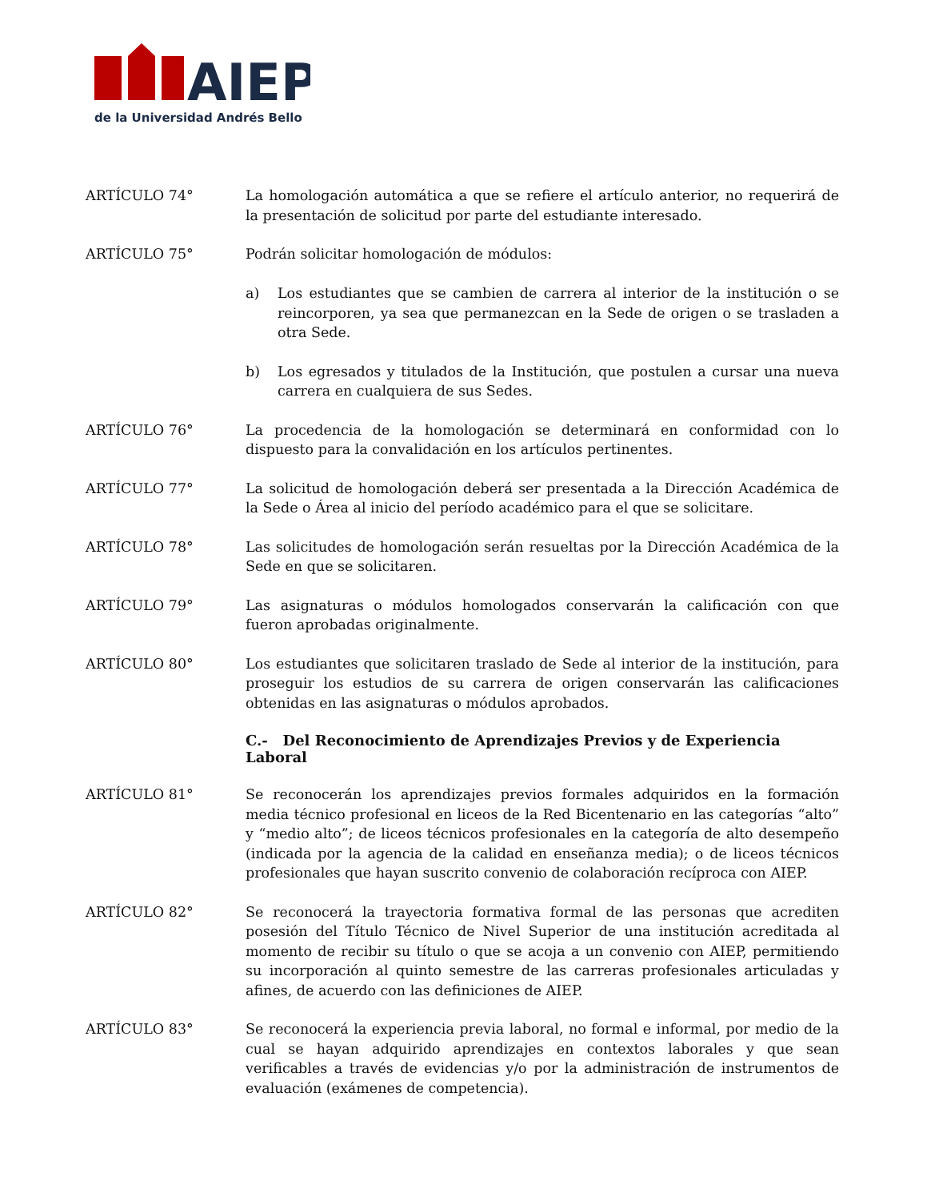AIEP
de la Universidad Andrés Bello
ARTÍCULO 74° La homologación automática a que se refiere el artículo anterior, no requerirá de la presentación de solicitud por parte del estudiante interesado.
ARTÍCULO 75° Podrán solicitar homologación de módulos:
a) Los estudiantes que se cambien de carrera al interior de la institución o se reincorporen, ya sea que permanezcan en la Sede de origen o se trasladen a otra Sede.
b) Los egresados y titulados de la Institución, que postulen a cursar una nueva carrera en cualquiera de sus Sedes.
ARTÍCULO 76° La procedencia de la homologación se determinará en conformidad con lo dispuesto para la convalidación en los artículos pertinentes.
ARTÍCULO 77° La solicitud de homologación deberá ser presentada a la Dirección Académica de la Sede o Área al inicio del período académico para el que se solicitare.
ARTÍCULO 78° Las solicitudes de homologación serán resueltas por la Dirección Académica de la Sede en que se solicitaren.
ARTÍCULO 79° Las asignaturas o módulos homologados conservarán la calificación con que fueron aprobadas originalmente.
ARTÍCULO 80° Los estudiantes que solicitaren traslado de Sede al interior de la institución, para proseguir los estudios de su carrera de origen conservarán las calificaciones obtenidas en las asignaturas o módulos aprobados.
C.- Del Reconocimiento de Aprendizajes Previos y de Experiencia Laboral
ARTÍCULO 81° Se reconocerán los aprendizajes previos formales adquiridos en la formación media técnico profesional en liceos de la Red Bicentenario en las categorías “alto” y “medio alto”; de liceos técnicos profesionales en la categoría de alto desempeño (indicada por la agencia de la calidad en enseñanza media); o de liceos técnicos profesionales que hayan suscrito convenio de colaboración recíproca con AIEP.
ARTÍCULO 82° Se reconocerá la trayectoria formativa formal de las personas que acrediten posesión del Título Técnico de Nivel Superior de una institución acreditada al momento de recibir su título o que se acoja a un convenio con AIEP, permitiendo su incorporación al quinto semestre de las carreras profesionales articuladas y afines, de acuerdo con las definiciones de AIEP.
ARTÍCULO 83° Se reconocerá la experiencia previa laboral, no formal e informal, por medio de la cual se hayan adquirido aprendizajes en contextos laborales y que sean verificables a través de evidencias y/o por la administración de instrumentos de evaluación (exámenes de competencia).